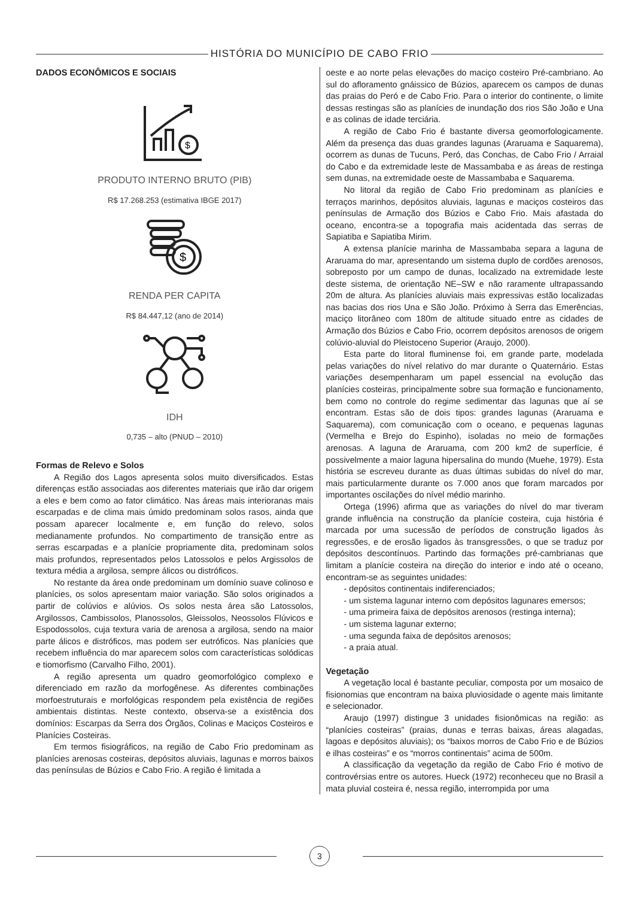HISTÓRIA DO MUNICÍPIO DE CABO FRIO
DADOS ECONÔMICOS E SOCIAIS
$
PRODUTO INTERNO BRUTO (PIB)
R$ 17.268.253 (estimativa IBGE 2017)
$
RENDA PER CAPITA
R$ 84.447,12 (ano de 2014)
IDH
0,735 – alto (PNUD – 2010)
Formas de Relevo e Solos
A Região dos Lagos apresenta solos muito diversificados. Estas diferenças estão associadas aos diferentes materiais que irão dar origem a eles e bem como ao fator climático. Nas áreas mais interioranas mais escarpadas e de clima mais úmido predominam solos rasos, ainda que possam aparecer localmente e, em função do relevo, solos medianamente profundos. No compartimento de transição entre as serras escarpadas e a planície propriamente dita, predominam solos mais profundos, representados pelos Latossolos e pelos Argissolos de textura média a argilosa, sempre álicos ou distróficos.
No restante da área onde predominam um domínio suave colinoso e planícies, os solos apresentam maior variação. São solos originados a partir de colúvios e alúvios. Os solos nesta área são Latossolos, Argilossos, Cambissolos, Planossolos, Gleissolos, Neossolos Flúvicos e Espodossolos, cuja textura varia de arenosa a argilosa, sendo na maior parte álicos e distróficos, mas podem ser eutróficos. Nas planícies que recebem influência do mar aparecem solos com características solódicas e tiomorfismo (Carvalho Filho, 2001).
A região apresenta um quadro geomorfológico complexo e diferenciado em razão da morfogênese. As diferentes combinações morfoestruturais e morfológicas respondem pela existência de regiões ambientais distintas. Neste contexto, observa-se a existência dos domínios: Escarpas da Serra dos Órgãos, Colinas e Maciços Costeiros e Planícies Costeiras.
Em termos fisiográficos, na região de Cabo Frio predominam as planícies arenosas costeiras, depósitos aluviais, lagunas e morros baixos das penínsulas de Búzios e Cabo Frio. A região é limitada a
oeste e ao norte pelas elevações do maciço costeiro Pré-cambriano. Ao sul do afloramento gnáissico de Búzios, aparecem os campos de dunas das praias do Peró e de Cabo Frio. Para o interior do continente, o limite dessas restingas são as planícies de inundação dos rios São João e Una e as colinas de idade terciária.
A região de Cabo Frio é bastante diversa geomorfologicamente. Além da presença das duas grandes lagunas (Araruama e Saquarema), ocorrem as dunas de Tucuns, Peró, das Conchas, de Cabo Frio / Arraial do Cabo e da extremidade leste de Massambaba e as áreas de restinga sem dunas, na extremidade oeste de Massambaba e Saquarema.
No litoral da região de Cabo Frio predominam as planícies e terraços marinhos, depósitos aluviais, lagunas e maciços costeiros das penínsulas de Armação dos Búzios e Cabo Frio. Mais afastada do oceano, encontra-se a topografia mais acidentada das serras de Sapiatiba e Sapiatiba Mirim.
A extensa planície marinha de Massambaba separa a laguna de Araruama do mar, apresentando um sistema duplo de cordões arenosos, sobreposto por um campo de dunas, localizado na extremidade leste deste sistema, de orientação NE–SW e não raramente ultrapassando 20m de altura. As planícies aluviais mais expressivas estão localizadas nas bacias dos rios Una e São João. Próximo à Serra das Emerências, maciço litorâneo com 180m de altitude situado entre as cidades de Armação dos Búzios e Cabo Frio, ocorrem depósitos arenosos de origem colúvio-aluvial do Pleistoceno Superior (Araujo, 2000).
Esta parte do litoral fluminense foi, em grande parte, modelada pelas variações do nível relativo do mar durante o Quaternário. Estas variações desempenharam um papel essencial na evolução das planícies costeiras, principalmente sobre sua formação e funcionamento, bem como no controle do regime sedimentar das lagunas que aí se encontram. Estas são de dois tipos: grandes lagunas (Araruama e Saquarema), com comunicação com o oceano, e pequenas lagunas (Vermelha e Brejo do Espinho), isoladas no meio de formações arenosas. A laguna de Araruama, com 200 km2 de superfície, é possivelmente a maior laguna hipersalina do mundo (Muehe, 1979). Esta história se escreveu durante as duas últimas subidas do nível do mar, mais particularmente durante os 7.000 anos que foram marcados por importantes oscilações do nível médio marinho.
Ortega (1996) afirma que as variações do nível do mar tiveram grande influência na construção da planície costeira, cuja história é marcada por uma sucessão de períodos de construção ligados às regressões, e de erosão ligados às transgressões, o que se traduz por depósitos descontínuos. Partindo das formações pré-cambrianas que limitam a planície costeira na direção do interior e indo até o oceano, encontram-se as seguintes unidades:
- depósitos continentais indiferenciados;
- um sistema lagunar interno com depósitos lagunares emersos;
- uma primeira faixa de depósitos arenosos (restinga interna);
- um sistema lagunar externo;
- uma segunda faixa de depósitos arenosos;
- a praia atual.
Vegetação
A vegetação local é bastante peculiar, composta por um mosaico de fisionomias que encontram na baixa pluviosidade o agente mais limitante e selecionador.
Araujo (1997) distingue 3 unidades fisionômicas na região: as “planícies costeiras” (praias, dunas e terras baixas, áreas alagadas, lagoas e depósitos aluviais); os “baixos morros de Cabo Frio e de Búzios e ilhas costeiras” e os “morros continentais” acima de 500m.
A classificação da vegetação da região de Cabo Frio é motivo de controvérsias entre os autores. Hueck (1972) reconheceu que no Brasil a mata pluvial costeira é, nessa região, interrompida por uma
3